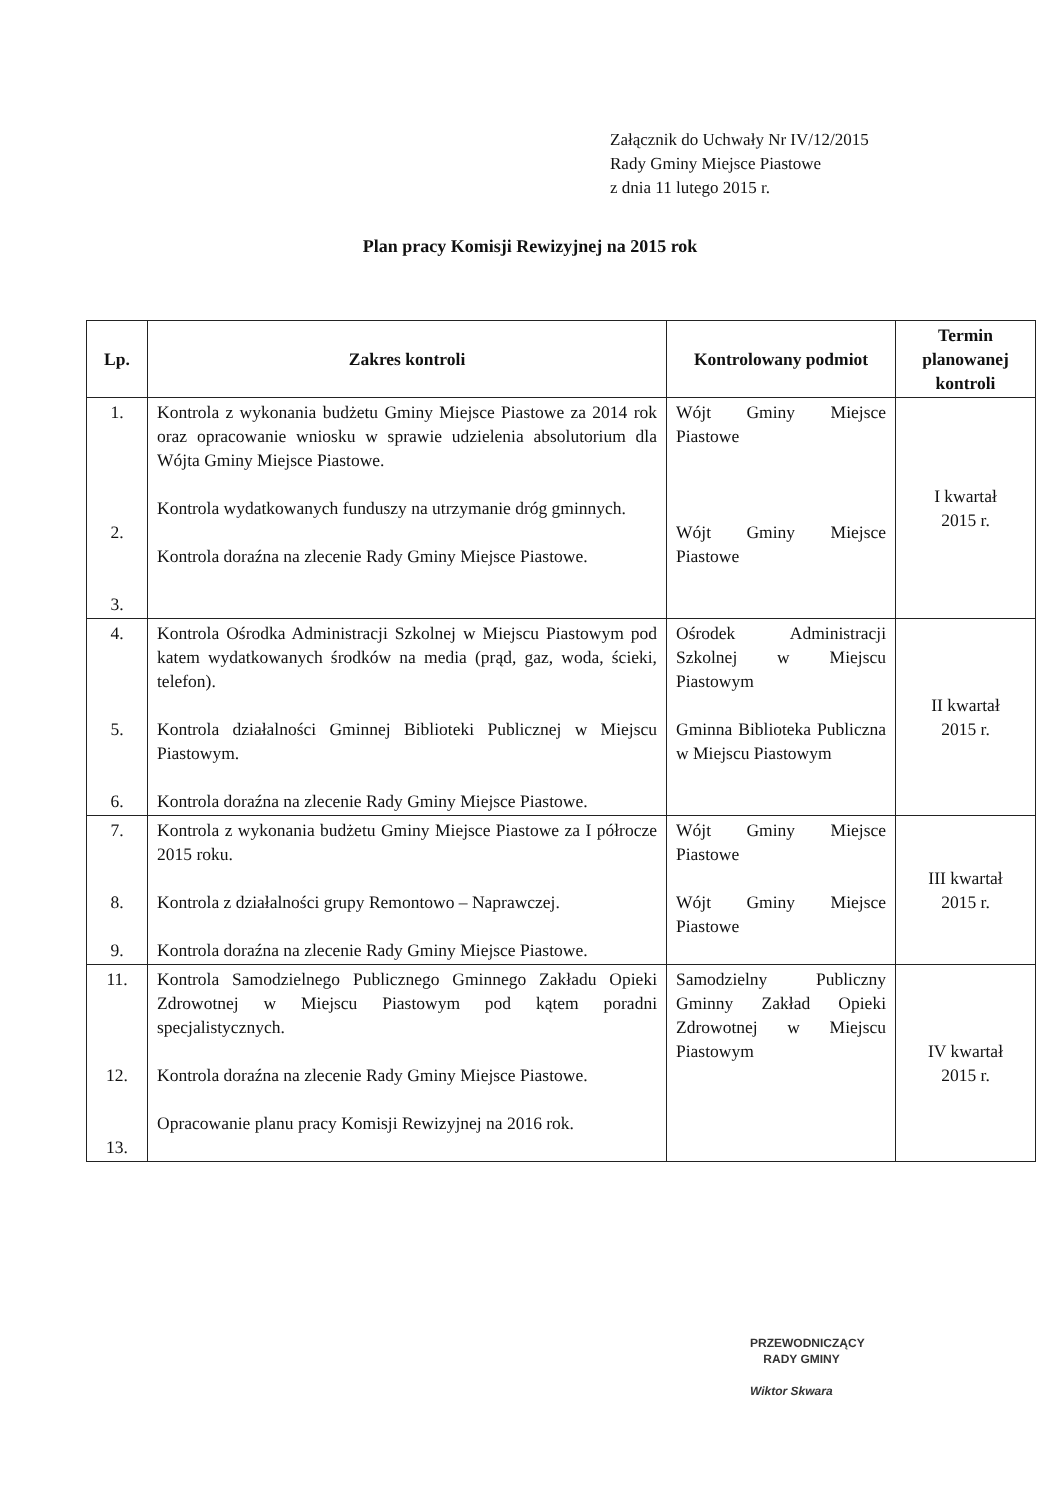Załącznik do Uchwały Nr IV/12/2015
Rady Gminy Miejsce Piastowe
z dnia 11 lutego 2015 r.
Plan pracy Komisji Rewizyjnej na 2015 rok
| Lp. | Zakres kontroli | Kontrolowany podmiot | Termin planowanej kontroli |
| --- | --- | --- | --- |
| 1. 2. 3. | Kontrola z wykonania budżetu Gminy Miejsce Piastowe za 2014 rok oraz opracowanie wniosku w sprawie udzielenia absolutorium dla Wójta Gminy Miejsce Piastowe. Kontrola wydatkowanych funduszy na utrzymanie dróg gminnych. Kontrola doraźna na zlecenie Rady Gminy Miejsce Piastowe. | Wójt Gminy Miejsce Piastowe Wójt Gminy Miejsce Piastowe | I kwartał 2015 r. |
| 4. 5. 6. | Kontrola Ośrodka Administracji Szkolnej w Miejscu Piastowym pod katem wydatkowanych środków na media (prąd, gaz, woda, ścieki, telefon). Kontrola działalności Gminnej Biblioteki Publicznej w Miejscu Piastowym. Kontrola doraźna na zlecenie Rady Gminy Miejsce Piastowe. | Ośrodek Administracji Szkolnej w Miejscu Piastowym Gminna Biblioteka Publiczna w Miejscu Piastowym | II kwartał 2015 r. |
| 7. 8. 9. | Kontrola z wykonania budżetu Gminy Miejsce Piastowe za I półrocze 2015 roku. Kontrola z działalności grupy Remontowo – Naprawczej. Kontrola doraźna na zlecenie Rady Gminy Miejsce Piastowe. | Wójt Gminy Miejsce Piastowe Wójt Gminy Miejsce Piastowe | III kwartał 2015 r. |
| 11. 12. 13. | Kontrola Samodzielnego Publicznego Gminnego Zakładu Opieki Zdrowotnej w Miejscu Piastowym pod kątem poradni specjalistycznych. Kontrola doraźna na zlecenie Rady Gminy Miejsce Piastowe. Opracowanie planu pracy Komisji Rewizyjnej na 2016 rok. | Samodzielny Publiczny Gminny Zakład Opieki Zdrowotnej w Miejscu Piastowym | IV kwartał 2015 r. |
PRZEWODNICZĄCY
RADY GMINY
Wiktor Skwara